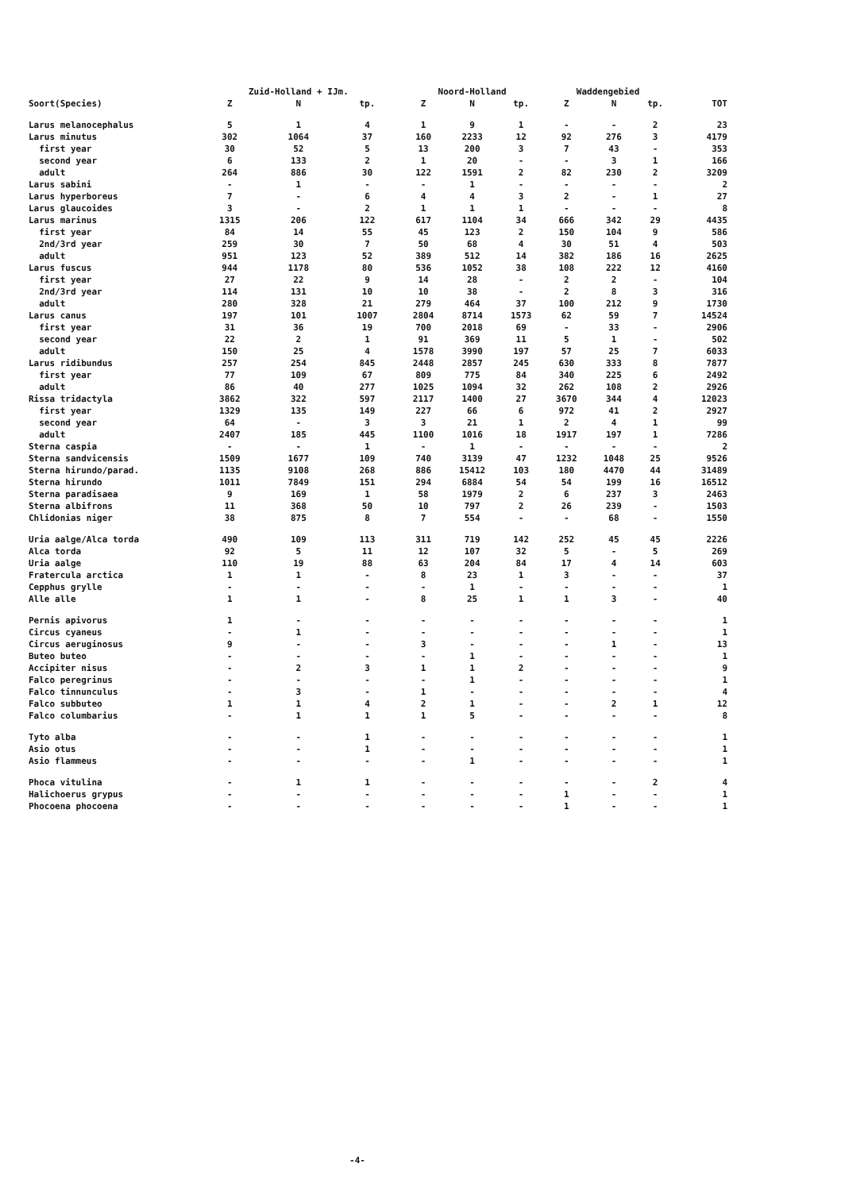| | Zuid-Holland + IJm. | | | Noord-Holland | | | Waddengebied | | | |
| --- | --- | --- | --- | --- | --- | --- | --- | --- | --- | --- |
| Soort(Species) | Z | N | tp. | Z | N | tp. | Z | N | tp. | TOT |
| Larus melanocephalus | 5 | 1 | 4 | 1 | 9 | 1 | - | - | 2 | 23 |
| Larus minutus | 302 | 1064 | 37 | 160 | 2233 | 12 | 92 | 276 | 3 | 4179 |
| first year | 30 | 52 | 5 | 13 | 200 | 3 | 7 | 43 | - | 353 |
| second year | 6 | 133 | 2 | 1 | 20 | - | - | 3 | 1 | 166 |
| adult | 264 | 886 | 30 | 122 | 1591 | 2 | 82 | 230 | 2 | 3209 |
| Larus sabini | - | 1 | - | - | 1 | - | - | - | - | 2 |
| Larus hyperboreus | 7 | - | 6 | 4 | 4 | 3 | 2 | - | 1 | 27 |
| Larus glaucoides | 3 | - | 2 | 1 | 1 | 1 | - | - | - | 8 |
| Larus marinus | 1315 | 206 | 122 | 617 | 1104 | 34 | 666 | 342 | 29 | 4435 |
| first year | 84 | 14 | 55 | 45 | 123 | 2 | 150 | 104 | 9 | 586 |
| 2nd/3rd year | 259 | 30 | 7 | 50 | 68 | 4 | 30 | 51 | 4 | 503 |
| adult | 951 | 123 | 52 | 389 | 512 | 14 | 382 | 186 | 16 | 2625 |
| Larus fuscus | 944 | 1178 | 80 | 536 | 1052 | 38 | 108 | 222 | 12 | 4160 |
| first year | 27 | 22 | 9 | 14 | 28 | - | 2 | 2 | - | 104 |
| 2nd/3rd year | 114 | 131 | 10 | 10 | 38 | - | 2 | 8 | 3 | 316 |
| adult | 280 | 328 | 21 | 279 | 464 | 37 | 100 | 212 | 9 | 1730 |
| Larus canus | 197 | 101 | 1007 | 2804 | 8714 | 1573 | 62 | 59 | 7 | 14524 |
| first year | 31 | 36 | 19 | 700 | 2018 | 69 | - | 33 | - | 2906 |
| second year | 22 | 2 | 1 | 91 | 369 | 11 | 5 | 1 | - | 502 |
| adult | 150 | 25 | 4 | 1578 | 3990 | 197 | 57 | 25 | 7 | 6033 |
| Larus ridibundus | 257 | 254 | 845 | 2448 | 2857 | 245 | 630 | 333 | 8 | 7877 |
| first year | 77 | 109 | 67 | 809 | 775 | 84 | 340 | 225 | 6 | 2492 |
| adult | 86 | 40 | 277 | 1025 | 1094 | 32 | 262 | 108 | 2 | 2926 |
| Rissa tridactyla | 3862 | 322 | 597 | 2117 | 1400 | 27 | 3670 | 344 | 4 | 12023 |
| first year | 1329 | 135 | 149 | 227 | 66 | 6 | 972 | 41 | 2 | 2927 |
| second year | 64 | - | 3 | 3 | 21 | 1 | 2 | 4 | 1 | 99 |
| adult | 2407 | 185 | 445 | 1100 | 1016 | 18 | 1917 | 197 | 1 | 7286 |
| Sterna caspia | - | - | 1 | - | 1 | - | - | - | - | 2 |
| Sterna sandvicensis | 1509 | 1677 | 109 | 740 | 3139 | 47 | 1232 | 1048 | 25 | 9526 |
| Sterna hirundo/parad. | 1135 | 9108 | 268 | 886 | 15412 | 103 | 180 | 4470 | 44 | 31489 |
| Sterna hirundo | 1011 | 7849 | 151 | 294 | 6884 | 54 | 54 | 199 | 16 | 16512 |
| Sterna paradisaea | 9 | 169 | 1 | 58 | 1979 | 2 | 6 | 237 | 3 | 2463 |
| Sterna albifrons | 11 | 368 | 50 | 10 | 797 | 2 | 26 | 239 | - | 1503 |
| Chlidonias niger | 38 | 875 | 8 | 7 | 554 | - | - | 68 | - | 1550 |
| Uria aalge/Alca torda | 490 | 109 | 113 | 311 | 719 | 142 | 252 | 45 | 45 | 2226 |
| Alca torda | 92 | 5 | 11 | 12 | 107 | 32 | 5 | - | 5 | 269 |
| Uria aalge | 110 | 19 | 88 | 63 | 204 | 84 | 17 | 4 | 14 | 603 |
| Fratercula arctica | 1 | 1 | - | 8 | 23 | 1 | 3 | - | - | 37 |
| Cepphus grylle | - | - | - | - | 1 | - | - | - | - | 1 |
| Alle alle | 1 | 1 | - | 8 | 25 | 1 | 1 | 3 | - | 40 |
| Pernis apivorus | 1 | - | - | - | - | - | - | - | - | 1 |
| Circus cyaneus | - | 1 | - | - | - | - | - | - | - | 1 |
| Circus aeruginosus | 9 | - | - | 3 | - | - | - | 1 | - | 13 |
| Buteo buteo | - | - | - | - | 1 | - | - | - | - | 1 |
| Accipiter nisus | - | 2 | 3 | 1 | 1 | 2 | - | - | - | 9 |
| Falco peregrinus | - | - | - | - | 1 | - | - | - | - | 1 |
| Falco tinnunculus | - | 3 | - | 1 | - | - | - | - | - | 4 |
| Falco subbuteo | 1 | 1 | 4 | 2 | 1 | - | - | 2 | 1 | 12 |
| Falco columbarius | - | 1 | 1 | 1 | 5 | - | - | - | - | 8 |
| Tyto alba | - | - | 1 | - | - | - | - | - | - | 1 |
| Asio otus | - | - | 1 | - | - | - | - | - | - | 1 |
| Asio flammeus | - | - | - | - | 1 | - | - | - | - | 1 |
| Phoca vitulina | - | 1 | 1 | - | - | - | - | - | 2 | 4 |
| Halichoerus grypus | - | - | - | - | - | - | 1 | - | - | 1 |
| Phocoena phocoena | - | - | - | - | - | - | 1 | - | - | 1 |
-4-